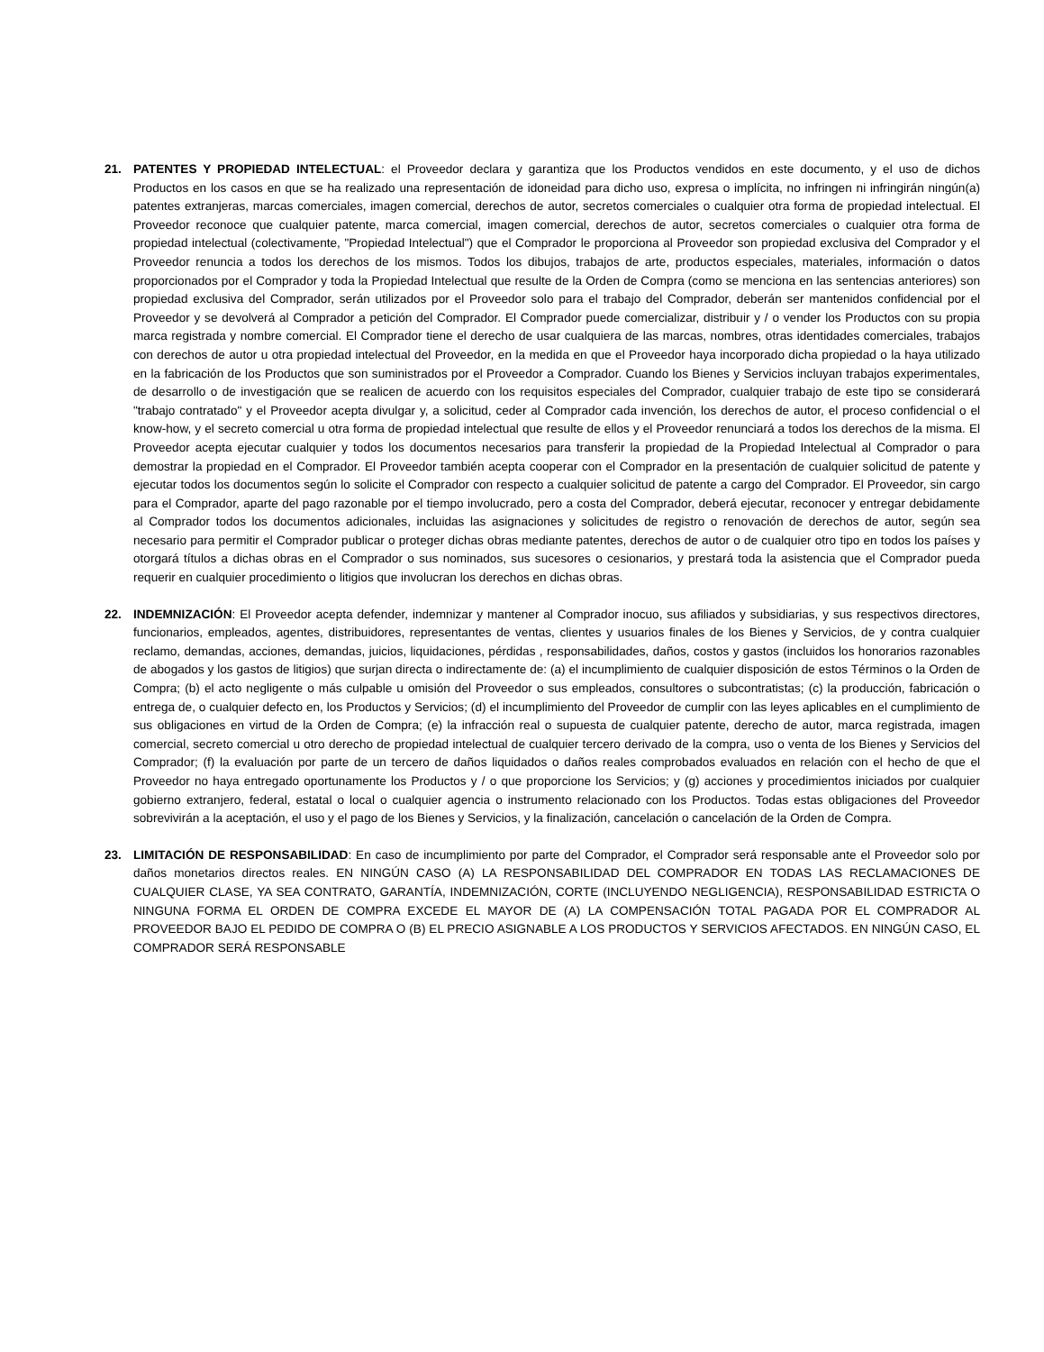21. PATENTES Y PROPIEDAD INTELECTUAL: el Proveedor declara y garantiza que los Productos vendidos en este documento, y el uso de dichos Productos en los casos en que se ha realizado una representación de idoneidad para dicho uso, expresa o implícita, no infringen ni infringirán ningún(a) patentes extranjeras, marcas comerciales, imagen comercial, derechos de autor, secretos comerciales o cualquier otra forma de propiedad intelectual. El Proveedor reconoce que cualquier patente, marca comercial, imagen comercial, derechos de autor, secretos comerciales o cualquier otra forma de propiedad intelectual (colectivamente, "Propiedad Intelectual") que el Comprador le proporciona al Proveedor son propiedad exclusiva del Comprador y el Proveedor renuncia a todos los derechos de los mismos. Todos los dibujos, trabajos de arte, productos especiales, materiales, información o datos proporcionados por el Comprador y toda la Propiedad Intelectual que resulte de la Orden de Compra (como se menciona en las sentencias anteriores) son propiedad exclusiva del Comprador, serán utilizados por el Proveedor solo para el trabajo del Comprador, deberán ser mantenidos confidencial por el Proveedor y se devolverá al Comprador a petición del Comprador. El Comprador puede comercializar, distribuir y / o vender los Productos con su propia marca registrada y nombre comercial. El Comprador tiene el derecho de usar cualquiera de las marcas, nombres, otras identidades comerciales, trabajos con derechos de autor u otra propiedad intelectual del Proveedor, en la medida en que el Proveedor haya incorporado dicha propiedad o la haya utilizado en la fabricación de los Productos que son suministrados por el Proveedor a Comprador. Cuando los Bienes y Servicios incluyan trabajos experimentales, de desarrollo o de investigación que se realicen de acuerdo con los requisitos especiales del Comprador, cualquier trabajo de este tipo se considerará "trabajo contratado" y el Proveedor acepta divulgar y, a solicitud, ceder al Comprador cada invención, los derechos de autor, el proceso confidencial o el know-how, y el secreto comercial u otra forma de propiedad intelectual que resulte de ellos y el Proveedor renunciará a todos los derechos de la misma. El Proveedor acepta ejecutar cualquier y todos los documentos necesarios para transferir la propiedad de la Propiedad Intelectual al Comprador o para demostrar la propiedad en el Comprador. El Proveedor también acepta cooperar con el Comprador en la presentación de cualquier solicitud de patente y ejecutar todos los documentos según lo solicite el Comprador con respecto a cualquier solicitud de patente a cargo del Comprador. El Proveedor, sin cargo para el Comprador, aparte del pago razonable por el tiempo involucrado, pero a costa del Comprador, deberá ejecutar, reconocer y entregar debidamente al Comprador todos los documentos adicionales, incluidas las asignaciones y solicitudes de registro o renovación de derechos de autor, según sea necesario para permitir el Comprador publicar o proteger dichas obras mediante patentes, derechos de autor o de cualquier otro tipo en todos los países y otorgará títulos a dichas obras en el Comprador o sus nominados, sus sucesores o cesionarios, y prestará toda la asistencia que el Comprador pueda requerir en cualquier procedimiento o litigios que involucran los derechos en dichas obras.
22. INDEMNIZACIÓN: El Proveedor acepta defender, indemnizar y mantener al Comprador inocuo, sus afiliados y subsidiarias, y sus respectivos directores, funcionarios, empleados, agentes, distribuidores, representantes de ventas, clientes y usuarios finales de los Bienes y Servicios, de y contra cualquier reclamo, demandas, acciones, demandas, juicios, liquidaciones, pérdidas , responsabilidades, daños, costos y gastos (incluidos los honorarios razonables de abogados y los gastos de litigios) que surjan directa o indirectamente de: (a) el incumplimiento de cualquier disposición de estos Términos o la Orden de Compra; (b) el acto negligente o más culpable u omisión del Proveedor o sus empleados, consultores o subcontratistas; (c) la producción, fabricación o entrega de, o cualquier defecto en, los Productos y Servicios; (d) el incumplimiento del Proveedor de cumplir con las leyes aplicables en el cumplimiento de sus obligaciones en virtud de la Orden de Compra; (e) la infracción real o supuesta de cualquier patente, derecho de autor, marca registrada, imagen comercial, secreto comercial u otro derecho de propiedad intelectual de cualquier tercero derivado de la compra, uso o venta de los Bienes y Servicios del Comprador; (f) la evaluación por parte de un tercero de daños liquidados o daños reales comprobados evaluados en relación con el hecho de que el Proveedor no haya entregado oportunamente los Productos y / o que proporcione los Servicios; y (g) acciones y procedimientos iniciados por cualquier gobierno extranjero, federal, estatal o local o cualquier agencia o instrumento relacionado con los Productos. Todas estas obligaciones del Proveedor sobrevivirán a la aceptación, el uso y el pago de los Bienes y Servicios, y la finalización, cancelación o cancelación de la Orden de Compra.
23. LIMITACIÓN DE RESPONSABILIDAD: En caso de incumplimiento por parte del Comprador, el Comprador será responsable ante el Proveedor solo por daños monetarios directos reales. EN NINGÚN CASO (A) LA RESPONSABILIDAD DEL COMPRADOR EN TODAS LAS RECLAMACIONES DE CUALQUIER CLASE, YA SEA CONTRATO, GARANTÍA, INDEMNIZACIÓN, CORTE (INCLUYENDO NEGLIGENCIA), RESPONSABILIDAD ESTRICTA O NINGUNA FORMA EL ORDEN DE COMPRA EXCEDE EL MAYOR DE (A) LA COMPENSACIÓN TOTAL PAGADA POR EL COMPRADOR AL PROVEEDOR BAJO EL PEDIDO DE COMPRA O (B) EL PRECIO ASIGNABLE A LOS PRODUCTOS Y SERVICIOS AFECTADOS. EN NINGÚN CASO, EL COMPRADOR SERÁ RESPONSABLE